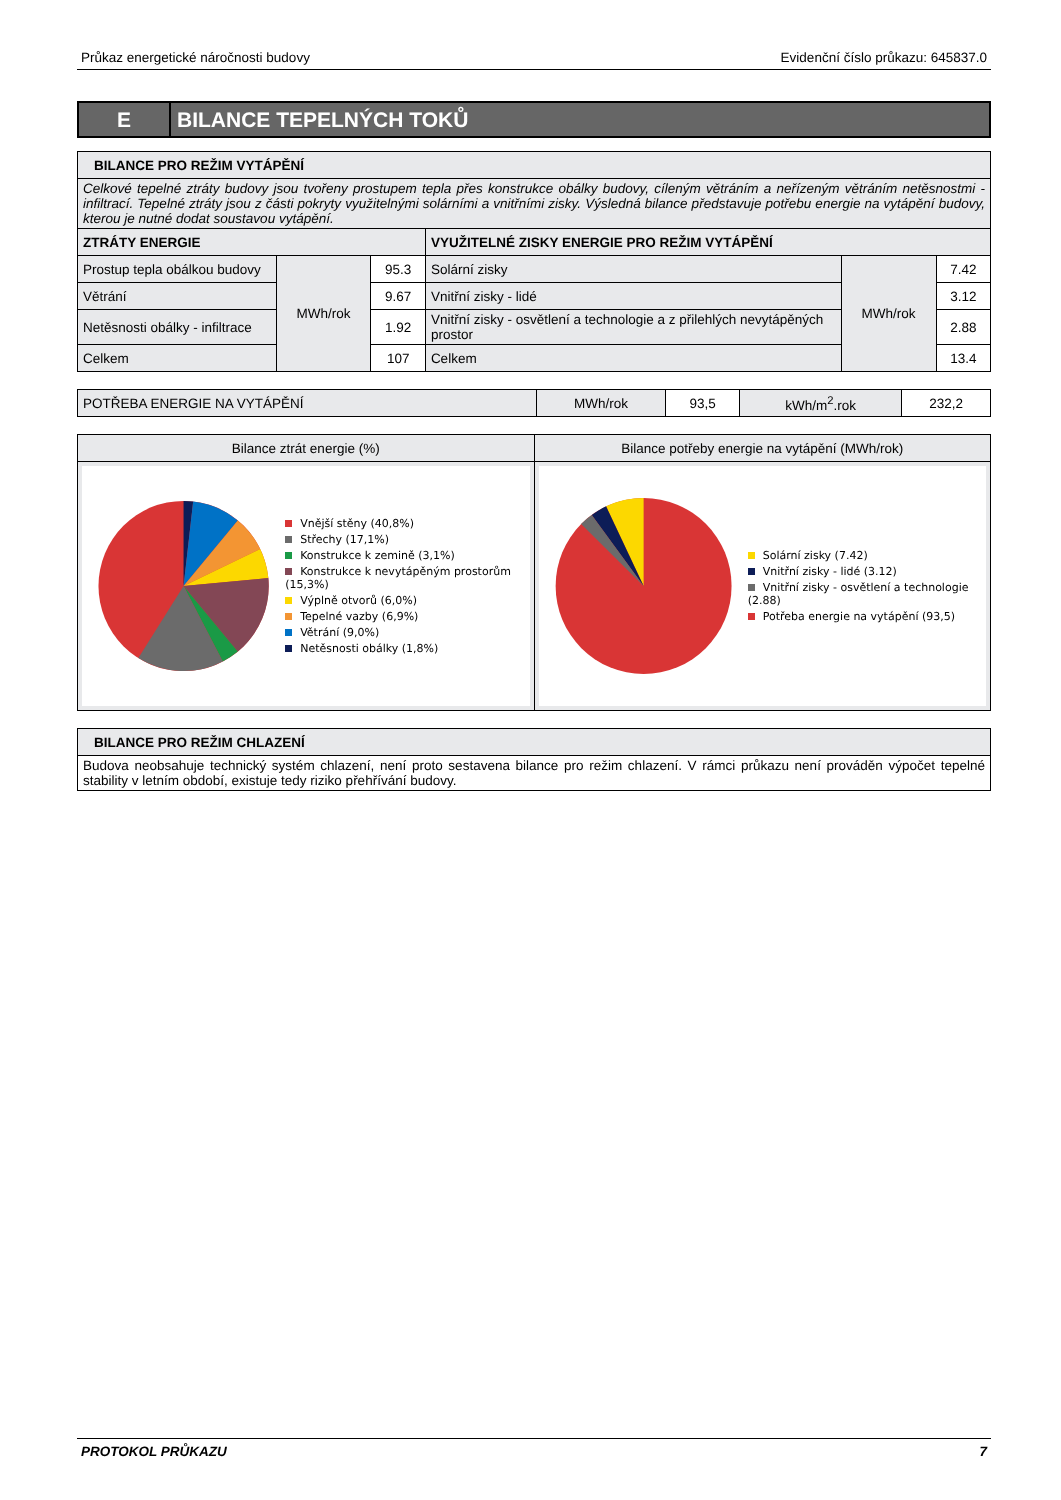Průkaz energetické náročnosti budovy Evidenční číslo průkazu: 645837.0
E
BILANCE TEPELNÝCH TOKŮ
| BILANCE PRO REŽIM VYTÁPĚNÍ | | | | | |
| --- | --- | --- | --- | --- | --- |
| Celkové tepelné ztráty budovy jsou tvořeny prostupem tepla přes konstrukce obálky budovy, cíleným větráním a neřízeným větráním netěsnostmi - infiltrací. Tepelné ztráty jsou z části pokryty využitelnými solárními a vnitřními zisky. Výsledná bilance představuje potřebu energie na vytápění budovy, kterou je nutné dodat soustavou vytápění. | | | | | |
| ZTRÁTY ENERGIE | | | VYUŽITELNÉ ZISKY ENERGIE PRO REŽIM VYTÁPĚNÍ | | |
| Prostup tepla obálkou budovy | MWh/rok | 95.3 | Solární zisky | MWh/rok | 7.42 |
| Větrání | | 9.67 | Vnitřní zisky - lidé | | 3.12 |
| Netěsnosti obálky - infiltrace | | 1.92 | Vnitřní zisky - osvětlení a technologie a z přilehlých nevytápěných prostor | | 2.88 |
| Celkem | | 107 | Celkem | | 13.4 |
| POTŘEBA ENERGIE NA VYTÁPĚNÍ | MWh/rok | 93,5 | kWh/m<sup>2</sup>.rok | 232,2 |
| Bilance ztrát energie (%) | Bilance potřeby energie na vytápění (MWh/rok) |
| --- | --- |
| Vnější stěny (40,8%) Střechy (17,1%) Konstrukce k zemině (3,1%) Konstrukce k nevytápěným prostorům (15,3%) Výplně otvorů (6,0%) Tepelné vazby (6,9%) Větrání (9,0%) Netěsnosti obálky (1,8%) | Solární zisky (7.42) Vnitřní zisky - lidé (3.12) Vnitřní zisky - osvětlení a technologie (2.88) Potřeba energie na vytápění (93,5) |
| BILANCE PRO REŽIM CHLAZENÍ |
| --- |
| Budova neobsahuje technický systém chlazení, není proto sestavena bilance pro režim chlazení. V rámci průkazu není prováděn výpočet tepelné stability v letním období, existuje tedy riziko přehřívání budovy. |
PROTOKOL PRŮKAZU 7